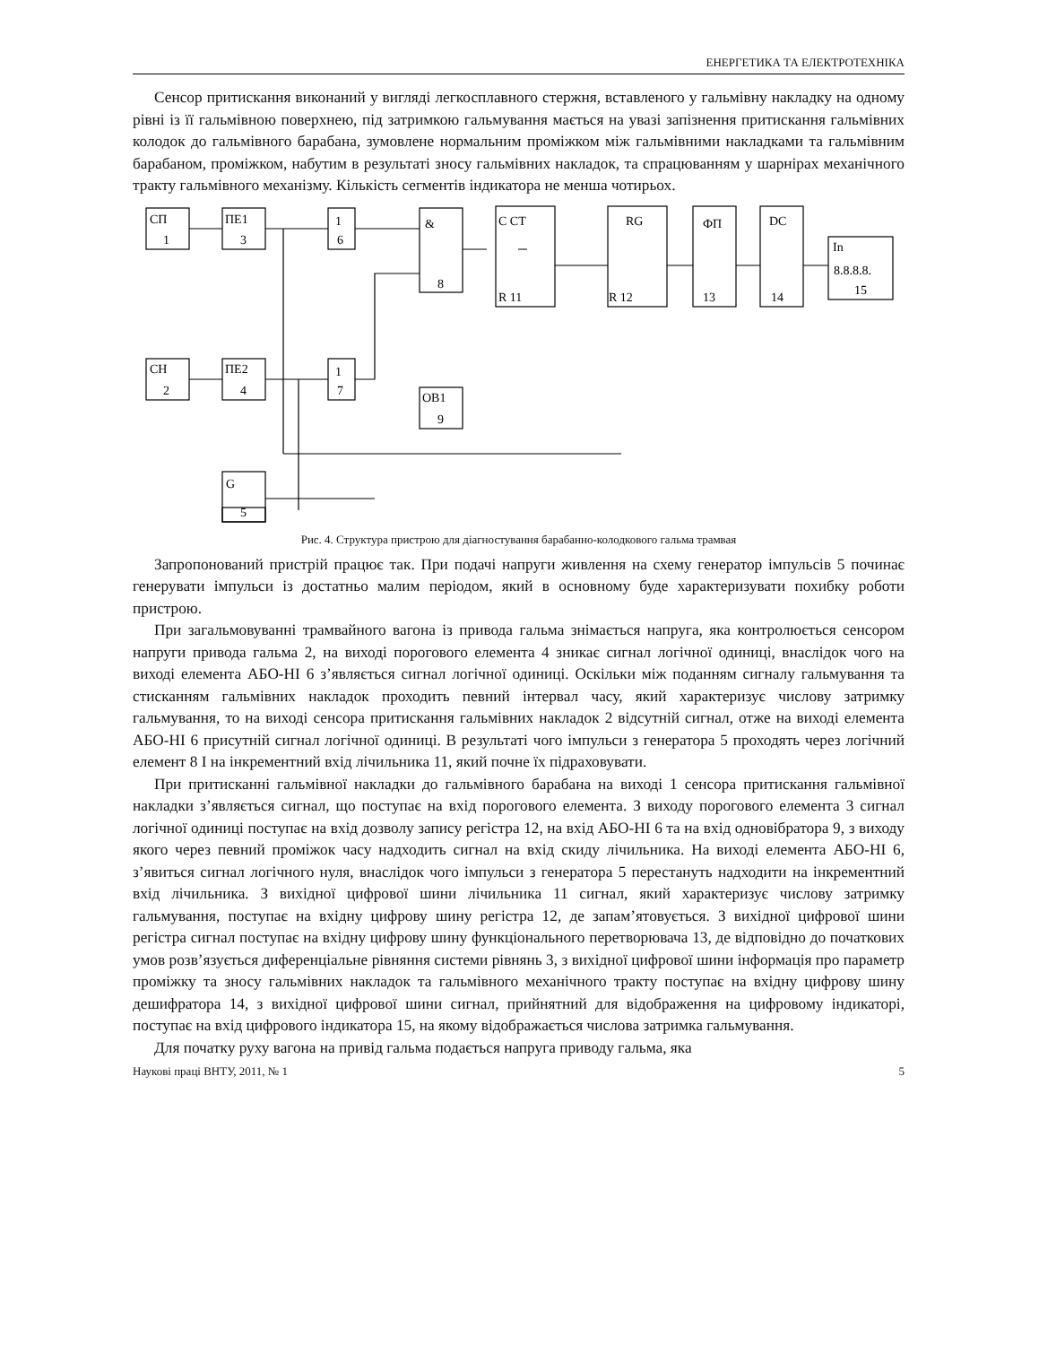ЕНЕРГЕТИКА ТА ЕЛЕКТРОТЕХНІКА
Сенсор притискання виконаний у вигляді легкосплавного стержня, вставленого у гальмівну накладку на одному рівні із її гальмівною поверхнею, під затримкою гальмування мається на увазі запізнення притискання гальмівних колодок до гальмівного барабана, зумовлене нормальним проміжком між гальмівними накладками та гальмівним барабаном, проміжком, набутим в результаті зносу гальмівних накладок, та спрацюванням у шарнірах механічного тракту гальмівного механізму. Кількість сегментів індикатора не менша чотирьох.
СП
1
ПЕ1
3
1
6
&
8
C CT
R 11
RG
R 12
ФП
13
DC
14
In
8.8.8.8.
15
СН
2
ПЕ2
4
1
7
ОВ1
9
G
5
Рис. 4. Структура пристрою для діагностування барабанно-колодкового гальма трамвая
Запропонований пристрій працює так. При подачі напруги живлення на схему генератор імпульсів 5 починає генерувати імпульси із достатньо малим періодом, який в основному буде характеризувати похибку роботи пристрою.
При загальмовуванні трамвайного вагона із привода гальма знімається напруга, яка контролюється сенсором напруги привода гальма 2, на виході порогового елемента 4 зникає сигнал логічної одиниці, внаслідок чого на виході елемента АБО-НІ 6 з’являється сигнал логічної одиниці. Оскільки між поданням сигналу гальмування та стисканням гальмівних накладок проходить певний інтервал часу, який характеризує числову затримку гальмування, то на виході сенсора притискання гальмівних накладок 2 відсутній сигнал, отже на виході елемента АБО-НІ 6 присутній сигнал логічної одиниці. В результаті чого імпульси з генератора 5 проходять через логічний елемент 8 І на інкрементний вхід лічильника 11, який почне їх підраховувати.
При притисканні гальмівної накладки до гальмівного барабана на виході 1 сенсора притискання гальмівної накладки з’являється сигнал, що поступає на вхід порогового елемента. З виходу порогового елемента 3 сигнал логічної одиниці поступає на вхід дозволу запису регістра 12, на вхід АБО-НІ 6 та на вхід одновібратора 9, з виходу якого через певний проміжок часу надходить сигнал на вхід скиду лічильника. На виході елемента АБО-НІ 6, з’явиться сигнал логічного нуля, внаслідок чого імпульси з генератора 5 перестануть надходити на інкрементний вхід лічильника. З вихідної цифрової шини лічильника 11 сигнал, який характеризує числову затримку гальмування, поступає на вхідну цифрову шину регістра 12, де запам’ятовується. З вихідної цифрової шини регістра сигнал поступає на вхідну цифрову шину функціонального перетворювача 13, де відповідно до початкових умов розв’язується диференціальне рівняння системи рівнянь 3, з вихідної цифрової шини інформація про параметр проміжку та зносу гальмівних накладок та гальмівного механічного тракту поступає на вхідну цифрову шину дешифратора 14, з вихідної цифрової шини сигнал, прийнятний для відображення на цифровому індикаторі, поступає на вхід цифрового індикатора 15, на якому відображається числова затримка гальмування.
Для початку руху вагона на привід гальма подається напруга приводу гальма, яка
Наукові праці ВНТУ, 2011, № 1 5